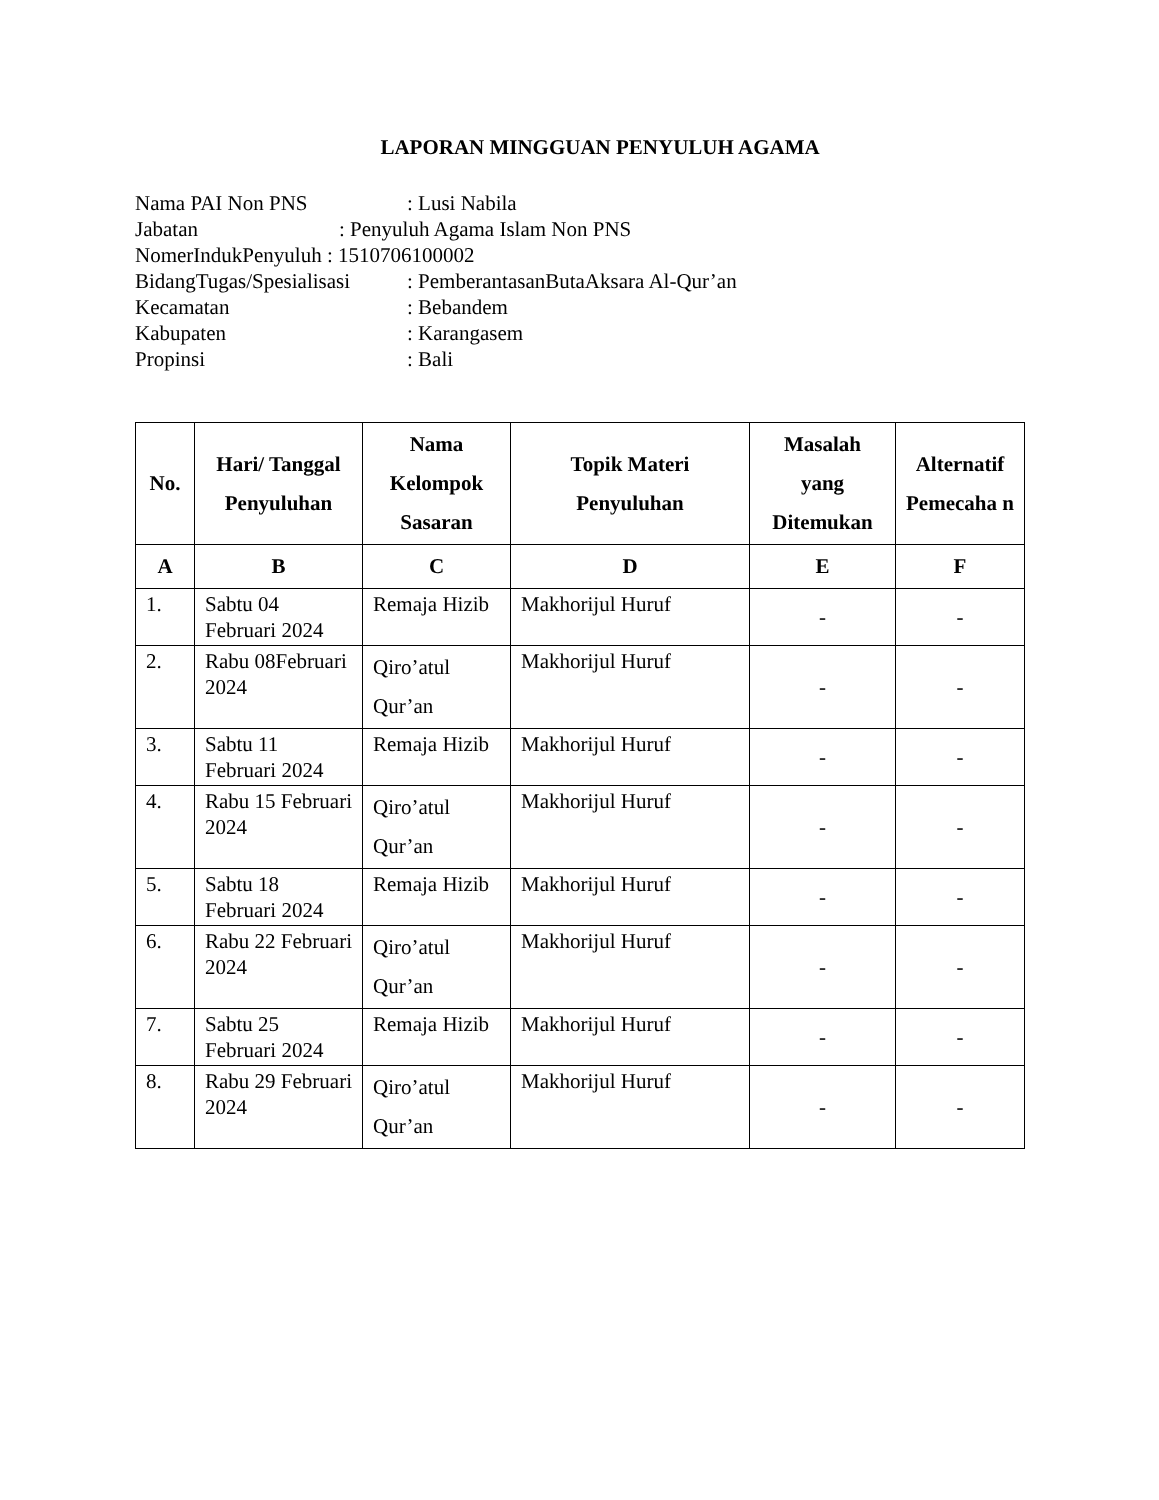LAPORAN MINGGUAN PENYULUH AGAMA
Nama PAI Non PNS: Lusi Nabila
Jabatan: Penyuluh Agama Islam Non PNS
NomerIndukPenyuluh : 1510706100002
BidangTugas/Spesialisasi: PemberantasanButaAksara Al-Qur’an
Kecamatan: Bebandem
Kabupaten: Karangasem
Propinsi: Bali
| No. | Hari/ Tanggal Penyuluhan | Nama Kelompok Sasaran | Topik Materi Penyuluhan | Masalah yang Ditemukan | Alternatif Pemecaha n |
| --- | --- | --- | --- | --- | --- |
| A | B | C | D | E | F |
| 1. | Sabtu 04 Februari 2024 | Remaja Hizib | Makhorijul Huruf | - | - |
| 2. | Rabu 08Februari 2024 | Qiro’atul Qur’an | Makhorijul Huruf | - | - |
| 3. | Sabtu 11 Februari 2024 | Remaja Hizib | Makhorijul Huruf | - | - |
| 4. | Rabu 15 Februari 2024 | Qiro’atul Qur’an | Makhorijul Huruf | - | - |
| 5. | Sabtu 18 Februari 2024 | Remaja Hizib | Makhorijul Huruf | - | - |
| 6. | Rabu 22 Februari 2024 | Qiro’atul Qur’an | Makhorijul Huruf | - | - |
| 7. | Sabtu 25 Februari 2024 | Remaja Hizib | Makhorijul Huruf | - | - |
| 8. | Rabu 29 Februari 2024 | Qiro’atul Qur’an | Makhorijul Huruf | - | - |